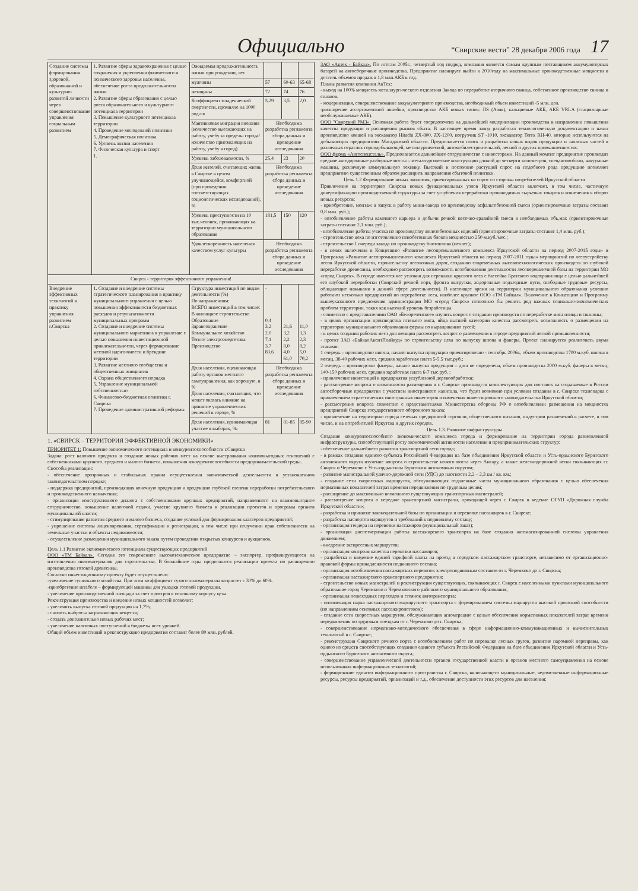Официально “Свирские вести” 28 декабря 2006 года 17
| Создание системы формирования здоровой, образованной и культурно-развитой личности через совершенствование управления социальным развитием | 1. Развитие сферы здравоохранения с целью сохранения и укрепления физического и психического здоровья населения, обеспечение роста продолжительности жизни 2. Развитие сферы образования с целью роста образовательного и культурного потенциала территории 3. Повышение культурного потенциала территории 4. Проведение молодежной политики 5. Демографическая политика 6. Уровень жизни населения 7. Физическая культура и спорт 1. | Ожидаемая продолжительность жизни при рождении, лет | | | |
| | | мужчины | 57 | 60-63 | 65-68 |
| | | женщины | 72 | 74 | 76 |
| | | Коэффициент младенческой смертности, промилле на 1000 род-ся | 5,29 | 3,5 | 2,0 |
| | | Маятниковая миграция внешняя (количество выезжающих на работу, учебу за пределы города/ количество приезжающих на работу, учебу в город) | Необходима разработка регламента сбора данных и проведение исследования | | |
| | | Уровень заболеваемости, % | 25,4 | 23 | 20 |
| | | Доля жителей, считающих жизнь в Свирске в целом улучшающейся, комфортной (при проведении соответствующих социологических исследований), % | Необходима разработка регламента сбора данных и проведение исследования | | |
| | | Уровень преступности на 10 тыс.человек, проживающих на территории муниципального образования | 181,5 | 150 | 120 |
| | | Удовлетворенность населения качеством услуг культуры | Необходима разработка регламента сбора данных и проведение исследования | | |
| Свирск - территория эффективного управления! | | | | | |
| Внедрение эффективных технологий в практику управления развитием г.Свирска | 1. Создание и внедрение системы стратегического планирования в практику муниципального управления с целью повышения эффективности бюджетных расходов и результативности муниципальных программ 2. Создание и внедрение системы муниципального маркетинга в управление с целью повышения инвестиционной привлекательности, через формирование местной идентичности и брендинг территории 3. Развитие местного сообщества и общественных инициатив 4. Охрана общественного порядка 5. Управление муниципальной собственностью 6. Финансово-бюджетная политика г. Свирска 7. Проведение административной реформы | Структура инвестиций по видам деятельности (%) По направлениям: ВСЕГО инвестиций в том числе: В жилищное строительство Образование Здравоохранение Коммунальное хозяйство Тепло/ электроэнергетика Производство | - 0,4 3,2 2,0 7,1 3,7 83,6 | 21,6 3,2 2,2 8,0 4,0 61,0 | 11,0 3,3 2,3 8,2 5,0 70,2 |
| | | Доля населения, оценивающая работу органов местного самоуправления, как хорошую, в % Доля населения, считающих, что может оказать влияние на принятие управленческих решений в городе, % | Необходима разработка регламента сбора данных и проведение исследования | | |
| | | Доля населения, принимающая участие в выборах, %: | 81 | 81-85 | 85-90 |
1. «СВИРСК – ТЕРРИТОРИЯ ЭФФЕКТИВНОЙ ЭКОНОМИКИ»
ПРИОРИТЕТ 1: Повышение экономического потенциала и конкурентоспособности г.Свирска
Задача: рост валового продукта и создание новых рабочих мест на основе выстраивания взаимовыгодных отношений с собственниками крупного, среднего и малого бизнеса, повышения конкурентоспособности предпринимательской среды.
Способы реализации:
- обеспечение прозрачных и стабильных правил осуществления экономической деятельности в установленном законодательством порядке;
- поддержка предприятий, производящих конечную продукцию и продукцию глубокой степени переработки потребительского и производственного назначения;
- организация конструктивного диалога с собственниками крупных предприятий, направленного на взаимовыгодное сотрудничество, повышение налоговой отдачи, участие крупного бизнеса в реализации проектов и программ органов муниципальной власти;
- стимулирование развития среднего и малого бизнеса, создание условий для формирования кластеров предприятий;
- упрощение системы лицензирования, сертификации и регистрации, в том числе при получении прав собственности на земельные участки и объекты недвижимости;
- осуществление размещения муниципального заказа путем проведения открытых конкурсов и аукционов.
Цель 1.1 Развитие экономического потенциала существующих предприятий
ООО «ТМ Байкал». Сегодня это современное высокотехническое предприятие – экспортер, профилирующееся на изготовлении пиломатериалов для строительства. В ближайшие годы продолжится реализации проекта по расширению производства готовой древесины.
Согласно инвестиционному проекту будет осуществлено:
-увеличение сушильного хозяйства. При этом коэффициент сухого пиломатериала возрастет с 30% до 60%.
-приобретение штабеле – формирующей машины для укладки готовой продукции.
- увеличение производственной площади за счет пристроя к основному корпусу цеха.
Реконструкция производства и введение новых мощностей позволит:
- увеличить выпуска готовой продукции на 1,7%;
- снизить выбросы загрязняющих веществ;
- создать дополнительно новых рабочих мест;
- увеличение налоговых поступлений в бюджеты всех уровней.
Общий объем инвестиций в реконструкцию предприятия составят более 80 млн. рублей.
ЗАО «Актех - Байкал». По итогам 2005г., четвертый год подряд, компания является самым крупным поставщиком аккумуляторных батарей на автосборочные производства. Предприятие планирует выйти к 2010году на максимальные производственные мощности и достичь объемов продаж в 1,8 млн.АКБ в год.
Планы развития компании АкТех:
- выход на 100% мощность металлургического отделения Завода по переработке вторичного свинца, собственное производство свинца и сплавов.
- модернизация, совершенствование аккумуляторного производства, необходимый объем инвестиций -5 млн. дол.
-расширение ассортиментной линейки, производство АКБ новых типов: JIS (Азия), кальциевые АКБ, АКБ VRLA (стационарные необслуживаемые АКБ).
ООО "Свирский РМЗ». Основная работа будет сосредоточена на дальнейшей модернизации производства в направлении повышения качества продукции и расширения рынков сбыта. В настоящее время завод разработал технологическую документацию и начал производство ковшей на экскаватор Hitachi ZX-800, ZX-1200, погрузчик ST -1010, экскаватор Terex RH-40, которые используются на добывающих предприятиях Магаданской области. Предполагается поиск и разработка новых видов продукции и запасных частей в различных отраслях горнодобывающей, металлургической, автомобилестроительной, лесной и других промышленностях.
ООО фирма «Автоспецсталь». Предполагается дальнейшее сотрудничество с инвесторами. На данный момент предприятие производит средние автодорожные разборные мосты – металлургические конструкции длиной до четверти километров, спецавтомобили, вакуумные машины, различную коммунальную технику. Высокий и постоянно растущий спрос на подобного рода продукцию позволяет предприятию существенным образом расширить направления сбытовой политики.
Цель 1.2 Формирование новых экономик, ориентированных на спрос со стороны потребителей Иркутской области
Привлечение на территорию Свирска новых функциональных узлов Иркутской области включает, в том числе, частичную диверсификацию производственной структуры за счет углубления переработки производимых сырьевых товаров и вовлечения в оборот новых ресурсов:
- приобретение, монтаж и запуск в работу мини-завода по производству асфальтобетонной смеси (ориентировочные затраты составят 0,8 млн. руб.);
- возобновление работы каменного карьера и добычи речной песочно-гравийной смеси в необходимых объ,мах (ориентировочные затраты составят 2,1 млн. руб.);
- возобновление работы участка по производству железобетонных изделий (ориентировочные затраты составят 1,4 млн. руб.);
- строительство цеха по изготовлению пенобетонных блоков мощностью 250 м.куб./мес.;
- строительство 1 очереди завода по производству биотоплива (пеллет);
- в целях включения в Концепцию «Развитие лесопромышленного комплекса Иркутской области на период 2007-2015 годы» и Программу «Развитие лесопромышленного комплекса Иркутской области на период 2007-2011 годы» мероприятий по лесоустройству лесов Иркутской области, строительству лесовозных дорог, созданию современных высокотехнологических производств по глубокой переработке древесины, необходимо рассмотреть возможность возобновления деятельности лесоперевалочной базы на территории МО «город Свирск». В городе имеются все условия для перевалки круглого леса с бассейна Братского водохранилища с целью дальнейшей его глубокой переработки (Свирский речной порт, фронта выгрузки, ж\дорожные подъездные пути, свободные трудовые ресурсы, обладающие навыками в данной сфере деятельности). В настоящее время на территории муниципального образования успешно работают несколько предприятий по переработке леса, наиболее крупное ООО «ТМ Байкал». Включение в Концепцию и Программу вышеуказанного предложения администрации МО «город Свирск» позволило бы решить ряд важных социально-экономических проблем территории, таких как высокий уровень безработицы.
- совместно с представителями ОАО «Белореченское» изучить вопрос о создании производств по переработке мяса птицы и свинины;
- в целях организации производства птичьего мяса, яйца высшей категории качества рассмотреть возможность о размещении на территории муниципального образования фермы по выращиванию гусей;
- в целях создания рабочих мест для женщин рассмотреть вопрос о размещении в городе предприятий легкой промышленности;
- проект ЗАО «БайкалАкситПлайвуд» по строительству цеха по выпуску шпона и фанеры. Проект планируется реализовать двумя этапами:
1 очередь – производство шпона, начало выпуска продукции ориентировочно - сентябрь 2006г., объем производства 1700 м.куб. шпона в месяц, 38-40 рабочих мест, средняя заработная плата 5-5,5 тыс.руб.;
2 очередь – производство фанеры, начало выпуска продукции – дата не определена, объем производства 2000 м.куб. фанеры в месяц, 140-150 рабочих мест, средняя заработная плата 6-7 тыс.руб. ;
- привлечение инвестиций в предприятия углубленной деревообработки;
- рассмотрение вопроса о возможности размещения в г. Свирске производств комплектующих для поставок на создаваемые в России автосборочные предприятия с участием иностранного капитала, что будет возможно при условии создания в г. Свирске технопарка с привлечением стратегических иностранных инвесторов и изменения инвестиционного законодательства Иркутской области;
- рассмотрение вопроса совместно с представителями Министерства обороны РФ о возобновлении размещения на мощностях предприятий Свирска государственного оборонного заказа;
- привлечение на территорию города сетевых предприятий торговли, общественного питания, индустрии развлечений в расчете, в том числе, и на потребителей Иркутска и других городов.
Цель 1.3. Развитие инфраструктуры
Создание конкурентоспособного экономического комплекса города и формирование на территории города разветвленной инфраструктуры, способствующей росту экономической активности населения и предпринимательских структур:
- обеспечение дальнейшего развития транспортной сети города;
- в рамках создания единого субъекта Российской Федерации на базе объединения Иркутской области и Усть-ордынского Бурятского автономного округа изучение вопроса о строительстве нового моста через Ангару, а также железнодорожной ветки связывающих гг. Свирск и Черемхово с Усть-ордынским Бурятским автономным округом;
- развитие магистральной улично-дорожной сети (УДС) до плотности 2,2 – 2,3 км / кв. км.;
- создание сети скоростных маршрутов, обслуживающих отдаленные части муниципального образования с целью обеспечения нормативных показателей затрат времени передвижения по трудовым целям;
- расширение до максимально возможного существующих транспортных магистралей;
- рассмотрение вопроса о передаче транспортной магистрали, проходящей через г. Свирск в ведение ОГУП «Дорожная служба Иркутской области»;
- разработка и принятие законодательной базы по организации и перевозке пассажиров в г. Свирске;
- разработка паспортов маршрутов и требований к подвижному составу;
- организация тендера на перевозки пассажиров (муниципальный заказ);
- организация диспетчеризации работы пассажирского транспорта на базе создания автоматизированной системы управления движением;
- внедрение экспрессных маршрутов;
- организация контроля качества перевозки пассажиров;
- разработка и введение единой тарифной платы на проезд в городском пассажирском транспорте, независимо от организационно-правовой формы принадлежности подвижного состава;
- организация возобновления пассажирских перевозок электроподвижным составом от г. Черемхово до г. Свирска;
- организация пассажирского транспортного предприятия;
- строительство новых магистралей и реконструкция существующих, связывающих г. Свирск с населенными пунктами муниципального образование город Черемхово и Черемховского районного муниципального образования;
- организация пешеходных переходов и стоянок автотранспорта;
- оптимизация парка пассажирского маршрутного транспорта с формированием системы маршрутов высокой провозной способности (по направлениям основных пассажиропотоков);
- создание сети скоростных маршрутов, обслуживающих агломерацию с целью обеспечения нормативных показателей затрат времени передвижения по трудовым поездкам от г. Черемхово до г. Свирска;
- совершенствование нормативно-методического обеспечения в сфере информационно-коммуникационных и вычислительных технологий в г. Свирске;
- реконструкция Свирского речного порта с возобновлением работ по перевалке лесных грузов, развитие паромной переправы, как одного из средств способствующих созданию единого субъекта Российской Федерации на базе объединения Иркутской области и Усть-ордынского Бурятского автономного округа;
- совершенствование управленческой деятельности органов государственной власти и органов местного самоуправления на основе использования информационных технологий;
- формирование единого информационного пространства г. Свирска, включающего муниципальные, ведомственные информационные ресурсы, ресурсы предприятий, организаций и т.д., обеспечение доступности этих ресурсов для населения;